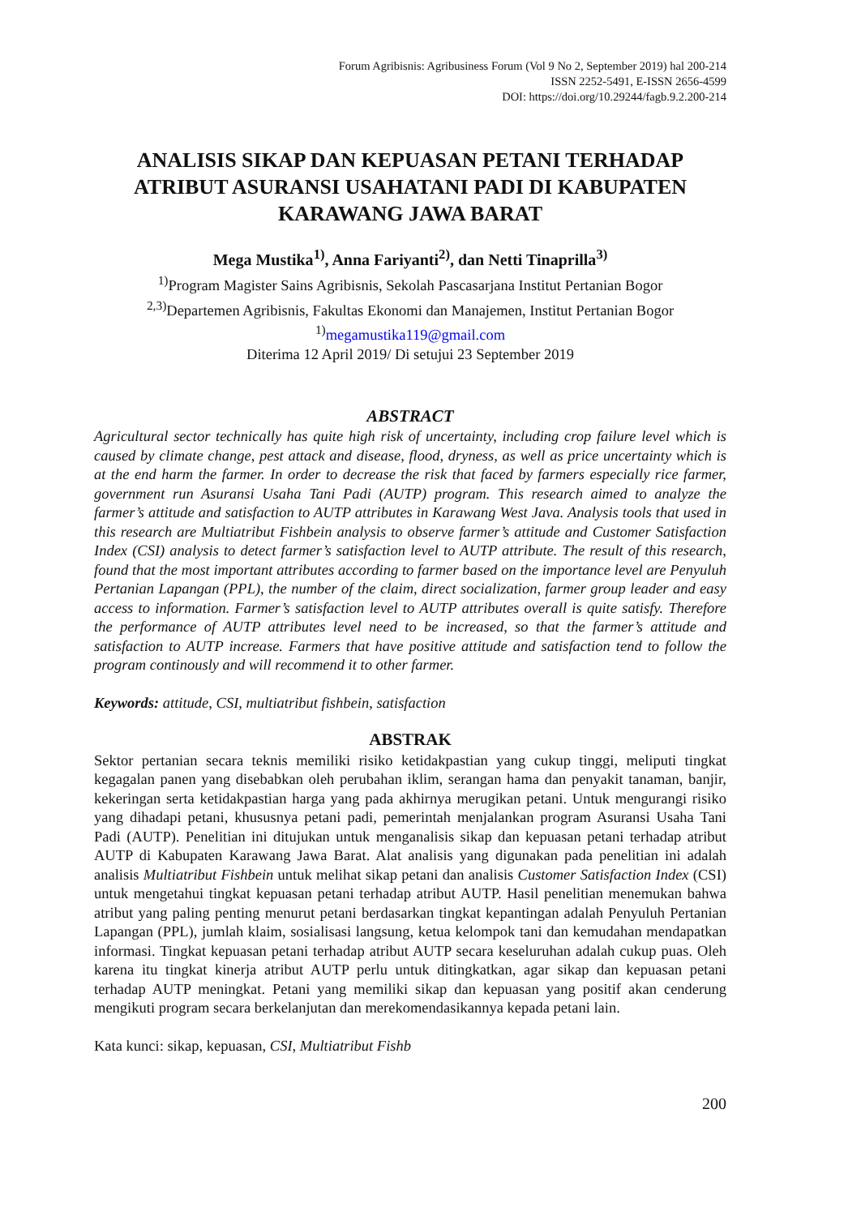Forum Agribisnis: Agribusiness Forum (Vol 9 No 2, September 2019) hal 200-214
ISSN 2252-5491, E-ISSN 2656-4599
DOI: https://doi.org/10.29244/fagb.9.2.200-214
ANALISIS SIKAP DAN KEPUASAN PETANI TERHADAP ATRIBUT ASURANSI USAHATANI PADI DI KABUPATEN KARAWANG JAWA BARAT
Mega Mustika<sup>1)</sup>, Anna Fariyanti<sup>2)</sup>, dan Netti Tinaprilla<sup>3)</sup>
<sup>1)</sup> Program Magister Sains Agribisnis, Sekolah Pascasarjana Institut Pertanian Bogor
<sup>2,3)</sup>Departemen Agribisnis, Fakultas Ekonomi dan Manajemen, Institut Pertanian Bogor
<sup>1)</sup> megamustika119@gmail.com
Diterima 12 April 2019/ Di setujui 23 September 2019
ABSTRACT
Agricultural sector technically has quite high risk of uncertainty, including crop failure level which is caused by climate change, pest attack and disease, flood, dryness, as well as price uncertainty which is at the end harm the farmer. In order to decrease the risk that faced by farmers especially rice farmer, government run Asuransi Usaha Tani Padi (AUTP) program. This research aimed to analyze the farmer’s attitude and satisfaction to AUTP attributes in Karawang West Java. Analysis tools that used in this research are Multiatribut Fishbein analysis to observe farmer’s attitude and Customer Satisfaction Index (CSI) analysis to detect farmer’s satisfaction level to AUTP attribute. The result of this research, found that the most important attributes according to farmer based on the importance level are Penyuluh Pertanian Lapangan (PPL), the number of the claim, direct socialization, farmer group leader and easy access to information. Farmer’s satisfaction level to AUTP attributes overall is quite satisfy. Therefore the performance of AUTP attributes level need to be increased, so that the farmer’s attitude and satisfaction to AUTP increase. Farmers that have positive attitude and satisfaction tend to follow the program continously and will recommend it to other farmer.
Keywords: attitude, CSI, multiatribut fishbein, satisfaction
ABSTRAK
Sektor pertanian secara teknis memiliki risiko ketidakpastian yang cukup tinggi, meliputi tingkat kegagalan panen yang disebabkan oleh perubahan iklim, serangan hama dan penyakit tanaman, banjir, kekeringan serta ketidakpastian harga yang pada akhirnya merugikan petani. Untuk mengurangi risiko yang dihadapi petani, khususnya petani padi, pemerintah menjalankan program Asuransi Usaha Tani Padi (AUTP). Penelitian ini ditujukan untuk menganalisis sikap dan kepuasan petani terhadap atribut AUTP di Kabupaten Karawang Jawa Barat. Alat analisis yang digunakan pada penelitian ini adalah analisis Multiatribut Fishbein untuk melihat sikap petani dan analisis Customer Satisfaction Index (CSI) untuk mengetahui tingkat kepuasan petani terhadap atribut AUTP. Hasil penelitian menemukan bahwa atribut yang paling penting menurut petani berdasarkan tingkat kepantingan adalah Penyuluh Pertanian Lapangan (PPL), jumlah klaim, sosialisasi langsung, ketua kelompok tani dan kemudahan mendapatkan informasi. Tingkat kepuasan petani terhadap atribut AUTP secara keseluruhan adalah cukup puas. Oleh karena itu tingkat kinerja atribut AUTP perlu untuk ditingkatkan, agar sikap dan kepuasan petani terhadap AUTP meningkat. Petani yang memiliki sikap dan kepuasan yang positif akan cenderung mengikuti program secara berkelanjutan dan merekomendasikannya kepada petani lain.
Kata kunci: sikap, kepuasan, CSI, Multiatribut Fishb
200